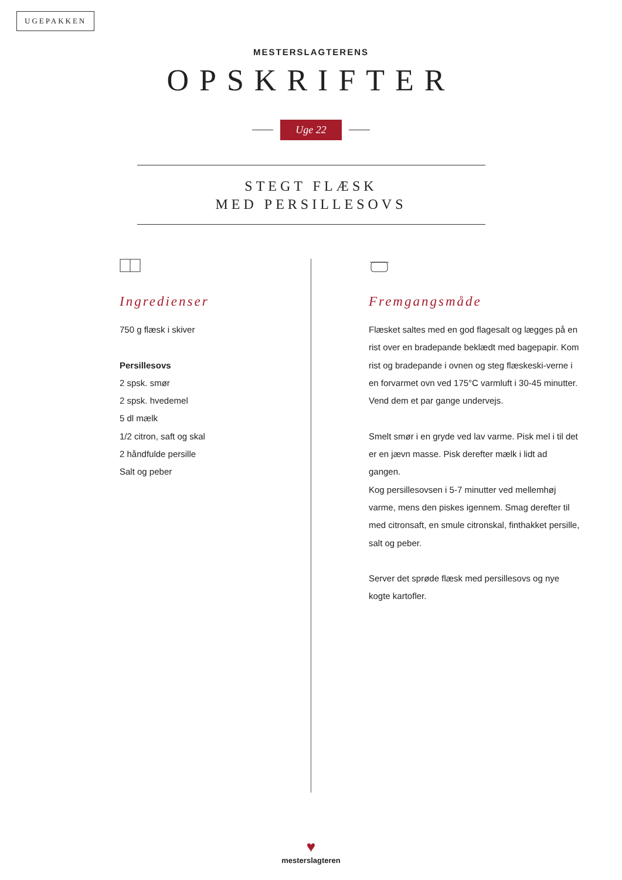UGEPAKKEN
MESTERSLAGTERENS
OPSKRIFTER
Uge 22
STEGT FLÆSK
MED PERSILLESOVS
Ingredienser
750 g flæsk i skiver
Persillesovs
2 spsk. smør
2 spsk. hvedemel
5 dl mælk
1/2 citron, saft og skal
2 håndfulde persille
Salt og peber
Fremgangsmåde
Flæsket saltes med en god flagesalt og lægges på en rist over en bradepande beklædt med bagepapir. Kom rist og bradepande i ovnen og steg flæskeski-verne i en forvarmet ovn ved 175°C varmluft i 30-45 minutter. Vend dem et par gange undervejs.
Smelt smør i en gryde ved lav varme. Pisk mel i til det er en jævn masse. Pisk derefter mælk i lidt ad gangen.
Kog persillesovsen i 5-7 minutter ved mellemhøj varme, mens den piskes igennem. Smag derefter til med citronsaft, en smule citronskal, finthakket persille, salt og peber.
Server det sprøde flæsk med persillesovs og nye kogte kartofler.
♥
mesterslagteren